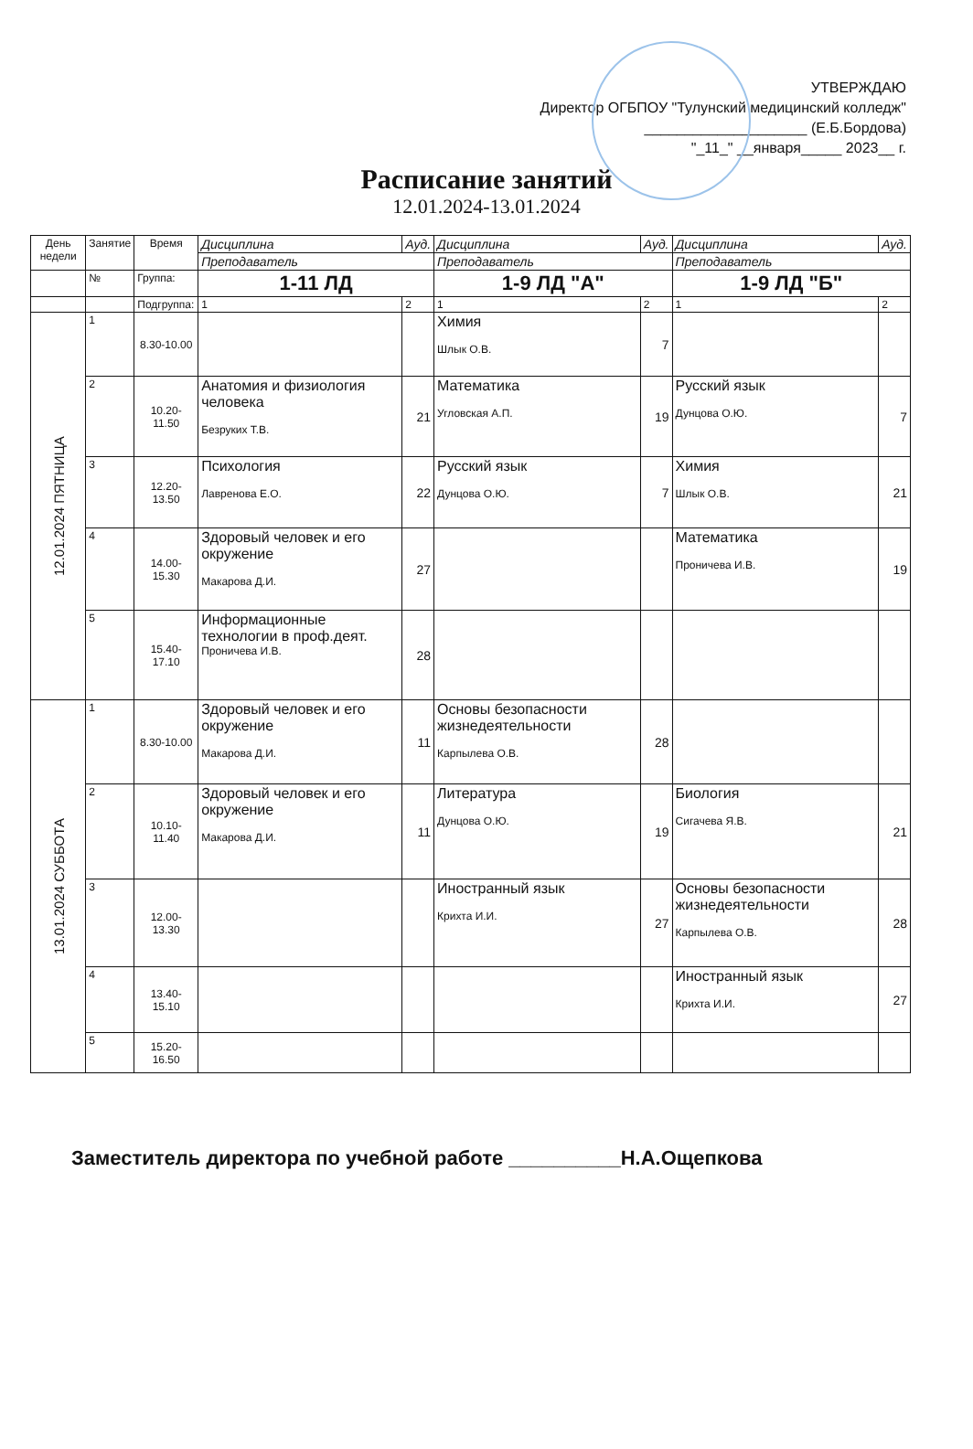УТВЕРЖДАЮ
Директор ОГБПОУ "Тулунский медицинский колледж"
____________________ (Е.Б.Бордова)
"_11_" __января_____ 2023__ г.
Расписание занятий
12.01.2024-13.01.2024
| День недели | Занятие | Время | Дисциплина | | Ауд. | Дисциплина | | Ауд. | Дисциплина | | Ауд. |
| --- | --- | --- | --- | --- | --- | --- | --- | --- | --- | --- | --- |
| | | | Преподаватель | | | Преподаватель | | | Преподаватель | | |
| | № | Группа: | 1-11 ЛД | | | 1-9 ЛД "А" | | | 1-9 ЛД "Б" | | |
| | | Подгруппа: | 1 | 2 | | 1 | 2 | | 1 | 2 | |
| 12.01.2024 ПЯТНИЦА | 1 | 8.30-10.00 | | | | Химия Шлык О.В. | | 7 | | | |
| | 2 | 10.20-11.50 | Анатомия и физиология человека Безруких Т.В. | | 21 | Математика Угловская А.П. | | 19 | Русский язык Дунцова О.Ю. | | 7 |
| | 3 | 12.20-13.50 | Психология Лавренова Е.О. | | 22 | Русский язык Дунцова О.Ю. | | 7 | Химия Шлык О.В. | | 21 |
| | 4 | 14.00-15.30 | Здоровый человек и его окружение Макарова Д.И. | | 27 | | | | Математика Проничева И.В. | | 19 |
| | 5 | 15.40-17.10 | Информационные технологии в проф.деят. Проничева И.В. | | 28 | | | | | | |
| 13.01.2024 СУББОТА | 1 | 8.30-10.00 | Здоровый человек и его окружение Макарова Д.И. | | 11 | Основы безопасности жизнедеятельности Карпылева О.В. | | 28 | | | |
| | 2 | 10.10-11.40 | Здоровый человек и его окружение Макарова Д.И. | | 11 | Литература Дунцова О.Ю. | | 19 | Биология Сигачева Я.В. | | 21 |
| | 3 | 12.00-13.30 | | | | Иностранный язык Крихта И.И. | | 27 | Основы безопасности жизнедеятельности Карпылева О.В. | | 28 |
| | 4 | 13.40-15.10 | | | | | | | Иностранный язык Крихта И.И. | | 27 |
| | 5 | 15.20-16.50 | | | | | | | | | |
Заместитель директора по учебной работе __________Н.А.Ощепкова